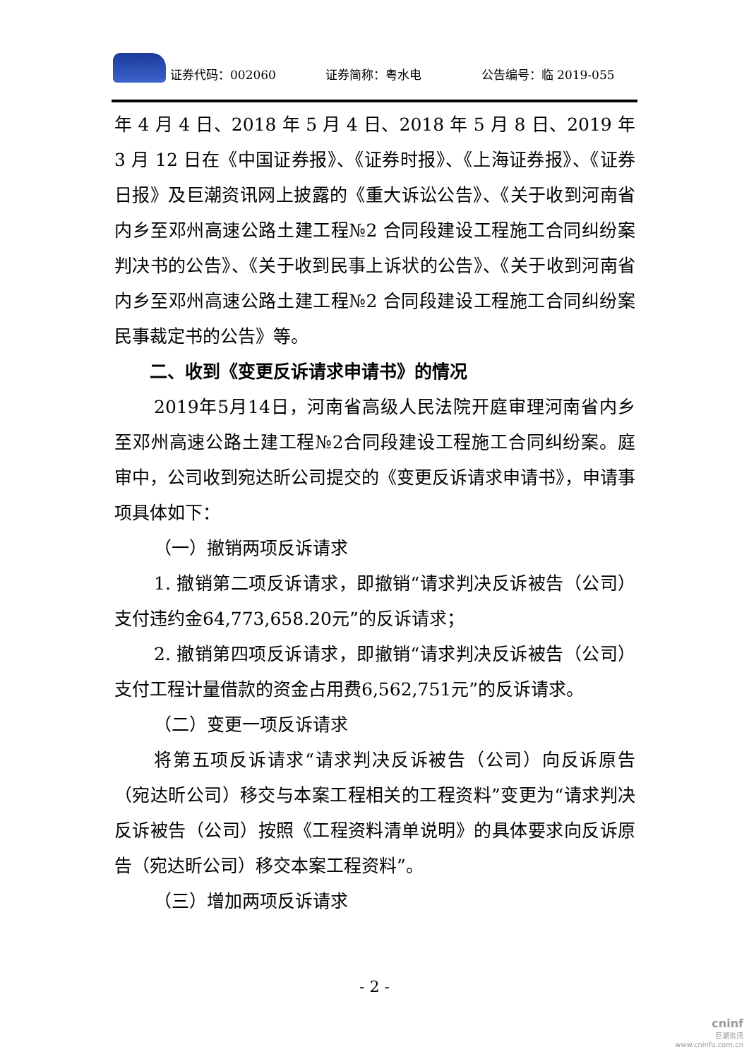证券代码：002060 证券简称：粤水电 公告编号：临 2019-055
年 4 月 4 日、2018 年 5 月 4 日、2018 年 5 月 8 日、2019 年 3 月 12 日在《中国证券报》、《证券时报》、《上海证券报》、《证券日报》及巨潮资讯网上披露的《重大诉讼公告》、《关于收到河南省内乡至邓州高速公路土建工程№2 合同段建设工程施工合同纠纷案判决书的公告》、《关于收到民事上诉状的公告》、《关于收到河南省内乡至邓州高速公路土建工程№2 合同段建设工程施工合同纠纷案民事裁定书的公告》等。
二、收到《变更反诉请求申请书》的情况
2019年5月14日，河南省高级人民法院开庭审理河南省内乡至邓州高速公路土建工程№2合同段建设工程施工合同纠纷案。庭审中，公司收到宛达昕公司提交的《变更反诉请求申请书》，申请事项具体如下：
（一）撤销两项反诉请求
1. 撤销第二项反诉请求，即撤销“请求判决反诉被告（公司）支付违约金64,773,658.20元”的反诉请求；
2. 撤销第四项反诉请求，即撤销“请求判决反诉被告（公司）支付工程计量借款的资金占用费6,562,751元”的反诉请求。
（二）变更一项反诉请求
将第五项反诉请求“请求判决反诉被告（公司）向反诉原告（宛达昕公司）移交与本案工程相关的工程资料”变更为“请求判决反诉被告（公司）按照《工程资料清单说明》的具体要求向反诉原告（宛达昕公司）移交本案工程资料”。
（三）增加两项反诉请求
- 2 -
cninf
巨潮资讯
www.cninfo.com.cn